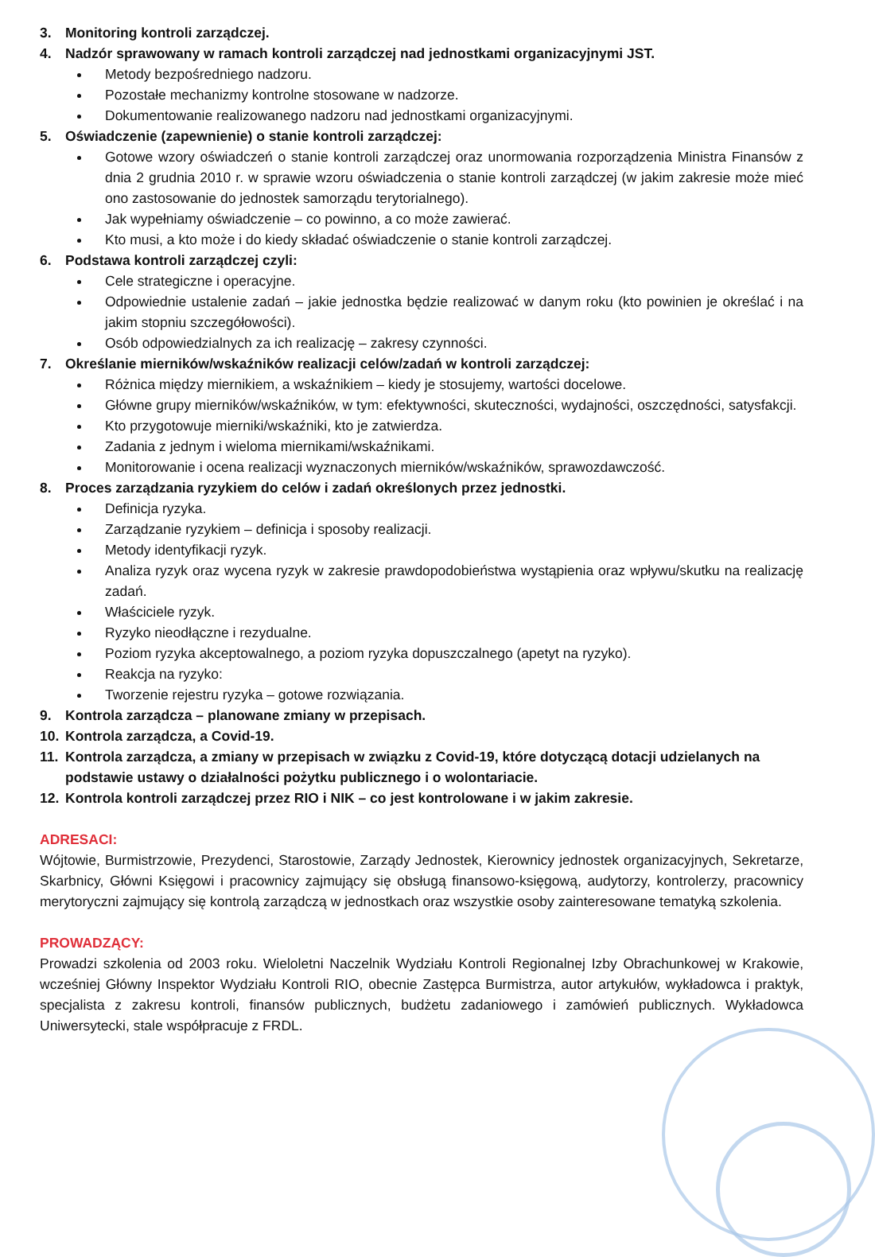3. Monitoring kontroli zarządczej.
4. Nadzór sprawowany w ramach kontroli zarządczej nad jednostkami organizacyjnymi JST.
Metody bezpośredniego nadzoru.
Pozostałe mechanizmy kontrolne stosowane w nadzorze.
Dokumentowanie realizowanego nadzoru nad jednostkami organizacyjnymi.
5. Oświadczenie (zapewnienie) o stanie kontroli zarządczej:
Gotowe wzory oświadczeń o stanie kontroli zarządczej oraz unormowania rozporządzenia Ministra Finansów z dnia 2 grudnia 2010 r. w sprawie wzoru oświadczenia o stanie kontroli zarządczej (w jakim zakresie może mieć ono zastosowanie do jednostek samorządu terytorialnego).
Jak wypełniamy oświadczenie – co powinno, a co może zawierać.
Kto musi, a kto może i do kiedy składać oświadczenie o stanie kontroli zarządczej.
6. Podstawa kontroli zarządczej czyli:
Cele strategiczne i operacyjne.
Odpowiednie ustalenie zadań – jakie jednostka będzie realizować w danym roku (kto powinien je określać i na jakim stopniu szczegółowości).
Osób odpowiedzialnych za ich realizację – zakresy czynności.
7. Określanie mierników/wskaźników realizacji celów/zadań w kontroli zarządczej:
Różnica między miernikiem, a wskaźnikiem – kiedy je stosujemy, wartości docelowe.
Główne grupy mierników/wskaźników, w tym: efektywności, skuteczności, wydajności, oszczędności, satysfakcji.
Kto przygotowuje mierniki/wskaźniki, kto je zatwierdza.
Zadania z jednym i wieloma miernikami/wskaźnikami.
Monitorowanie i ocena realizacji wyznaczonych mierników/wskaźników, sprawozdawczość.
8. Proces zarządzania ryzykiem do celów i zadań określonych przez jednostki.
Definicja ryzyka.
Zarządzanie ryzykiem – definicja i sposoby realizacji.
Metody identyfikacji ryzyk.
Analiza ryzyk oraz wycena ryzyk w zakresie prawdopodobieństwa wystąpienia oraz wpływu/skutku na realizację zadań.
Właściciele ryzyk.
Ryzyko nieodłączne i rezydualne.
Poziom ryzyka akceptowalnego, a poziom ryzyka dopuszczalnego (apetyt na ryzyko).
Reakcja na ryzyko:
Tworzenie rejestru ryzyka – gotowe rozwiązania.
9. Kontrola zarządcza – planowane zmiany w przepisach.
10. Kontrola zarządcza, a Covid-19.
11. Kontrola zarządcza, a zmiany w przepisach w związku z Covid-19, które dotyczącą dotacji udzielanych na podstawie ustawy o działalności pożytku publicznego i o wolontariacie.
12. Kontrola kontroli zarządczej przez RIO i NIK – co jest kontrolowane i w jakim zakresie.
ADRESACI:
Wójtowie, Burmistrzowie, Prezydenci, Starostowie, Zarządy Jednostek, Kierownicy jednostek organizacyjnych, Sekretarze, Skarbnicy, Główni Księgowi i pracownicy zajmujący się obsługą finansowo-księgową, audytorzy, kontrolerzy, pracownicy merytoryczni zajmujący się kontrolą zarządczą w jednostkach oraz wszystkie osoby zainteresowane tematyką szkolenia.
PROWADZĄCY:
Prowadzi szkolenia od 2003 roku. Wieloletni Naczelnik Wydziału Kontroli Regionalnej Izby Obrachunkowej w Krakowie, wcześniej Główny Inspektor Wydziału Kontroli RIO, obecnie Zastępca Burmistrza, autor artykułów, wykładowca i praktyk, specjalista z zakresu kontroli, finansów publicznych, budżetu zadaniowego i zamówień publicznych. Wykładowca Uniwersytecki, stale współpracuje z FRDL.